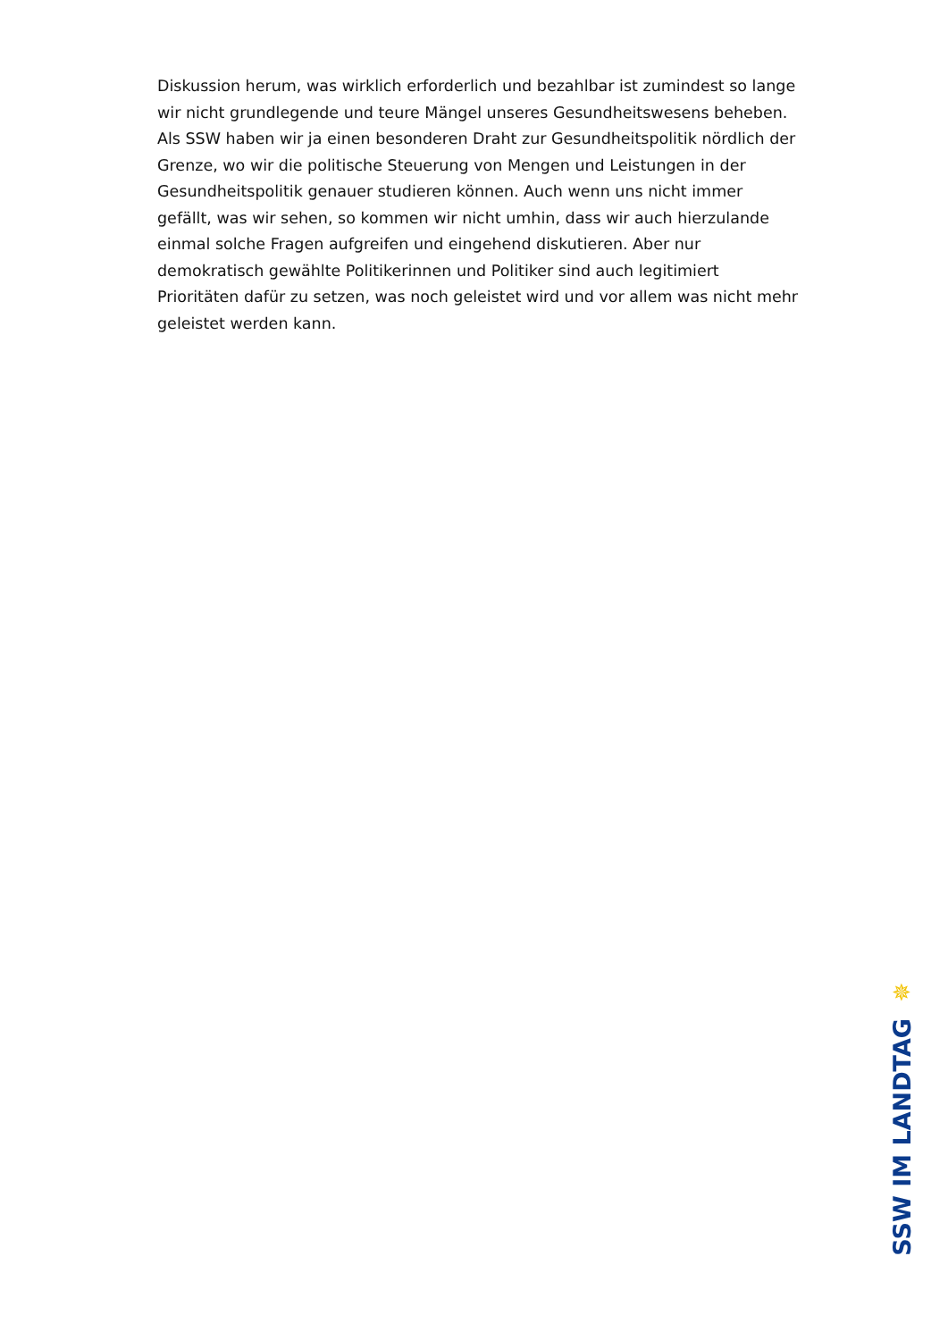Diskussion herum, was wirklich erforderlich und bezahlbar ist zumindest so lange wir nicht grundlegende und teure Mängel unseres Gesundheitswesens beheben. Als SSW haben wir ja einen besonderen Draht zur Gesundheitspolitik nördlich der Grenze, wo wir die politische Steuerung von Mengen und Leistungen in der Gesundheitspolitik genauer studieren können. Auch wenn uns nicht immer gefällt, was wir sehen, so kommen wir nicht umhin, dass wir auch hierzulande einmal solche Fragen aufgreifen und eingehend diskutieren. Aber nur demokratisch gewählte Politikerinnen und Politiker sind auch legitimiert Prioritäten dafür zu setzen, was noch geleistet wird und vor allem was nicht mehr geleistet werden kann.
✵
SSW IM LANDTAG